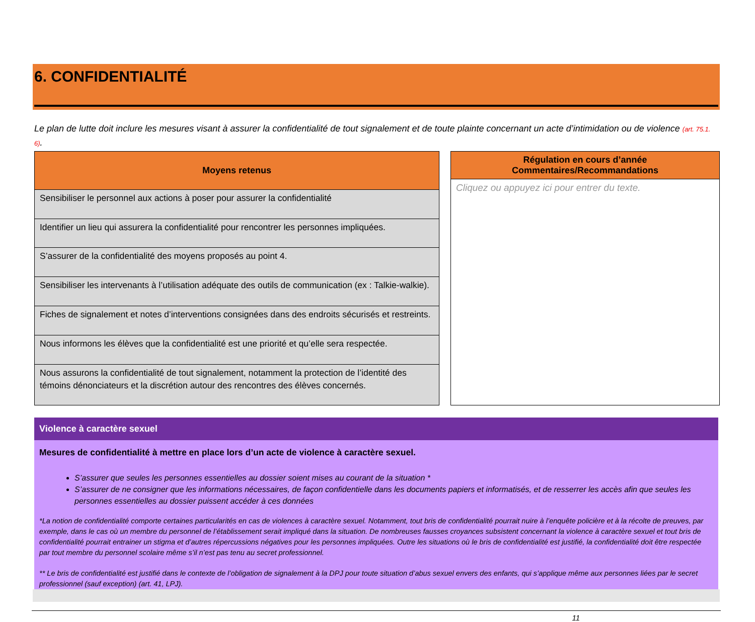6. CONFIDENTIALITÉ
Le plan de lutte doit inclure les mesures visant à assurer la confidentialité de tout signalement et de toute plainte concernant un acte d’intimidation ou de violence (art. 75.1. 6).
| Moyens retenus |
| --- |
| Sensibiliser le personnel aux actions à poser pour assurer la confidentialité |
| Identifier un lieu qui assurera la confidentialité pour rencontrer les personnes impliquées. |
| S’assurer de la confidentialité des moyens proposés au point 4. |
| Sensibiliser les intervenants à l’utilisation adéquate des outils de communication (ex : Talkie-walkie). |
| Fiches de signalement et notes d’interventions consignées dans des endroits sécurisés et restreints. |
| Nous informons les élèves que la confidentialité est une priorité et qu’elle sera respectée. |
| Nous assurons la confidentialité de tout signalement, notamment la protection de l’identité des témoins dénonciateurs et la discrétion autour des rencontres des élèves concernés. |
| Régulation en cours d’année Commentaires/Recommandations |
| --- |
| Cliquez ou appuyez ici pour entrer du texte. |
Violence à caractère sexuel
Mesures de confidentialité à mettre en place lors d’un acte de violence à caractère sexuel.
S’assurer que seules les personnes essentielles au dossier soient mises au courant de la situation *
S’assurer de ne consigner que les informations nécessaires, de façon confidentielle dans les documents papiers et informatisés, et de resserrer les accès afin que seules les personnes essentielles au dossier puissent accéder à ces données
*La notion de confidentialité comporte certaines particularités en cas de violences à caractère sexuel. Notamment, tout bris de confidentialité pourrait nuire à l’enquête policière et à la récolte de preuves, par exemple, dans le cas où un membre du personnel de l’établissement serait impliqué dans la situation. De nombreuses fausses croyances subsistent concernant la violence à caractère sexuel et tout bris de confidentialité pourrait entrainer un stigma et d’autres répercussions négatives pour les personnes impliquées. Outre les situations où le bris de confidentialité est justifié, la confidentialité doit être respectée par tout membre du personnel scolaire même s’il n’est pas tenu au secret professionnel.
** Le bris de confidentialité est justifié dans le contexte de l’obligation de signalement à la DPJ pour toute situation d’abus sexuel envers des enfants, qui s’applique même aux personnes liées par le secret professionnel (sauf exception) (art. 41, LPJ).
11